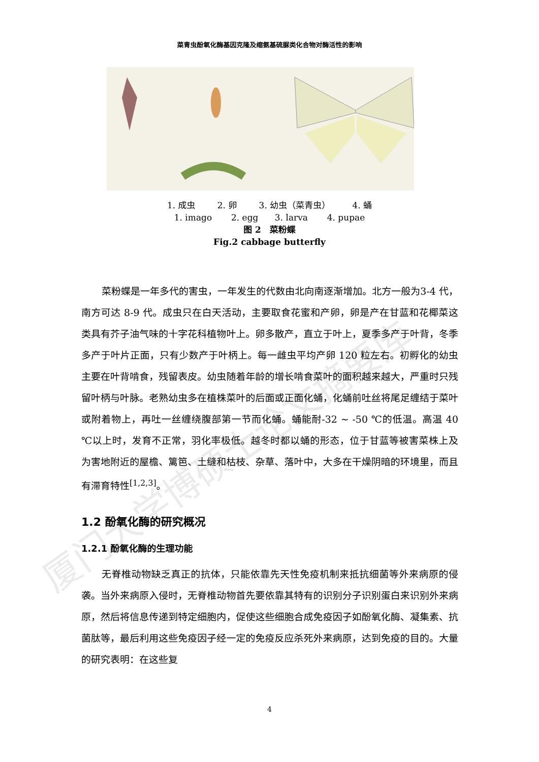菜青虫酚氧化酶基因克隆及缩氨基硫脲类化合物对酶活性的影响
1. 成虫 2. 卵 3. 幼虫（菜青虫） 4. 蛹
1. imago 2. egg 3. larva 4. pupae
图 2　菜粉蝶
Fig.2 cabbage butterfly
菜粉蝶是一年多代的害虫，一年发生的代数由北向南逐渐增加。北方一般为3-4 代，南方可达 8-9 代。成虫只在白天活动，主要取食花蜜和产卵，卵是产在甘蓝和花椰菜这类具有芥子油气味的十字花科植物叶上。卵多散产，直立于叶上，夏季多产于叶背，冬季多产于叶片正面，只有少数产于叶柄上。每一雌虫平均产卵 120 粒左右。初孵化的幼虫主要在叶背啃食，残留表皮。幼虫随着年龄的增长啃食菜叶的面积越来越大，严重时只残留叶柄与叶脉。老熟幼虫多在植株菜叶的后面或正面化蛹，化蛹前吐丝将尾足缠结于菜叶或附着物上，再吐一丝缠绕腹部第一节而化蛹。蛹能耐-32 ~ -50 ℃的低温。高温 40 ℃以上时，发育不正常，羽化率极低。越冬时都以蛹的形态，位于甘蓝等被害菜株上及为害地附近的屋檐、篱笆、土缝和枯枝、杂草、落叶中，大多在干燥阴暗的环境里，而且有滞育特性<sup>[1,2,3]</sup>。
1.2 酚氧化酶的研究概况
1.2.1 酚氧化酶的生理功能
无脊椎动物缺乏真正的抗体，只能依靠先天性免疫机制来抵抗细菌等外来病原的侵袭。当外来病原入侵时，无脊椎动物首先要依靠其特有的识别分子识别蛋白来识别外来病原，然后将信息传递到特定细胞内，促使这些细胞合成免疫因子如酚氧化酶、凝集素、抗菌肽等，最后利用这些免疫因子经一定的免疫反应杀死外来病原，达到免疫的目的。大量的研究表明：在这些复
4
厦门大学博硕士论文摘要库